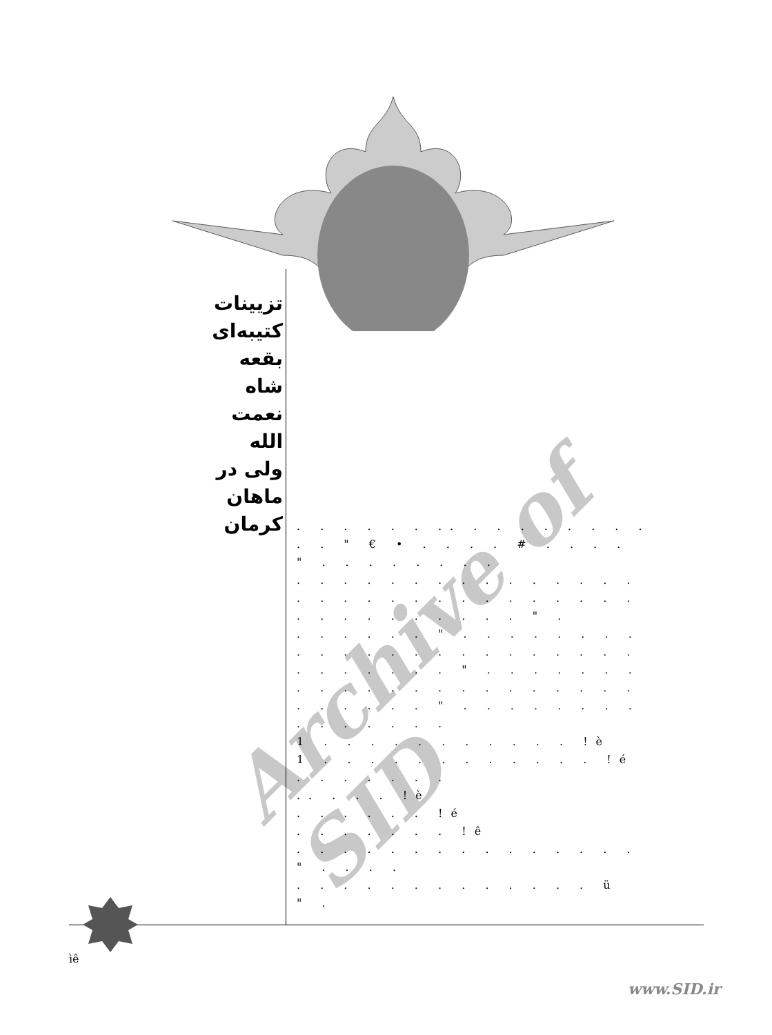Archive of SID
تزیینات کتیبه‌ای بقعه شاه نعمت الله ولی در ماهان کرمان
. . . . . . .. . . . . . . . .
. . " € • . . . . # . . . .
" . . . . . . . .
. . . . . . . . . . . . . . .
. . . . . . . . . . . . . . .
. . . . . . . . . . " .
. . . . . . " . . . . . . . .
. . . . . . . . . . . . . . .
. . . . . . . " . . . . . . .
. . . . . . . . . . . . . . .
. . . . . . " . . . . . . . .
. . . . . . .
1 . . . . . . . . . . . !è
1 . . . . . . . . . . . . !é
. . . . . . .
.. . . . !è
. . . . . . !é
. . . . . . . !ê
. . . . . . . . . . . . . . .
" . . . .
. . . . . . . . . . . . . ü
" .
ìê
www.SID.ir